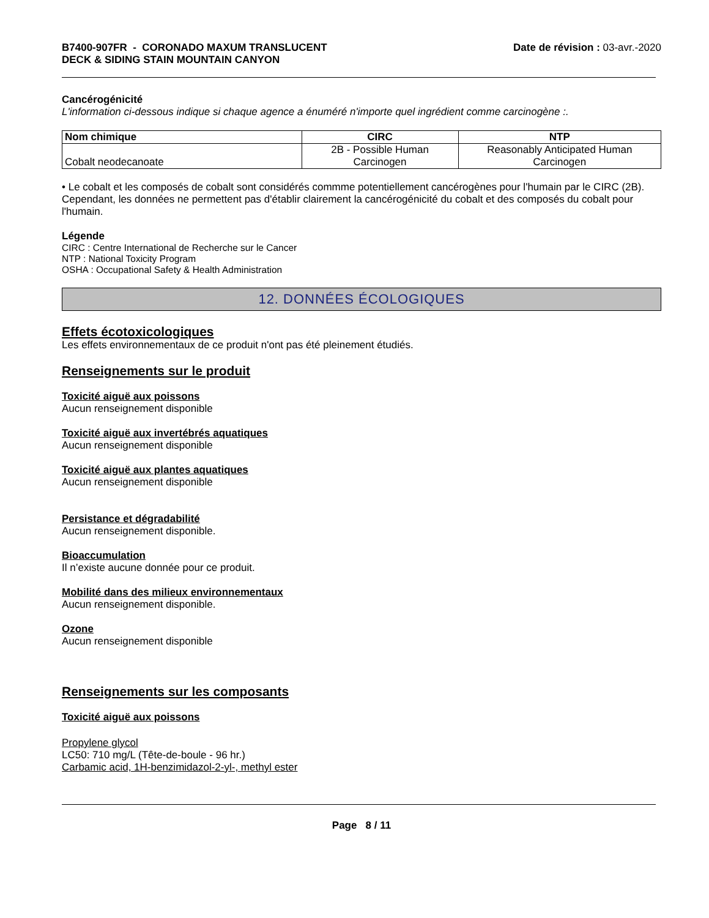B7400-907FR - CORONADO MAXUM TRANSLUCENT
DECK & SIDING STAIN MOUNTAIN CANYON Date de révision : 03-avr.-2020
Cancérogénicité
L'information ci-dessous indique si chaque agence a énuméré n'importe quel ingrédient comme carcinogène :.
| Nom chimique | CIRC | NTP |
| --- | --- | --- |
| Cobalt neodecanoate | 2B - Possible Human Carcinogen | Reasonably Anticipated Human Carcinogen |
• Le cobalt et les composés de cobalt sont considérés commme potentiellement cancérogènes pour l'humain par le CIRC (2B). Cependant, les données ne permettent pas d'établir clairement la cancérogénicité du cobalt et des composés du cobalt pour l'humain.
Légende
CIRC : Centre International de Recherche sur le Cancer
NTP : National Toxicity Program
OSHA : Occupational Safety & Health Administration
12. DONNÉES ÉCOLOGIQUES
Effets écotoxicologiques
Les effets environnementaux de ce produit n'ont pas été pleinement étudiés.
Renseignements sur le produit
Toxicité aiguë aux poissons
Aucun renseignement disponible
Toxicité aiguë aux invertébrés aquatiques
Aucun renseignement disponible
Toxicité aiguë aux plantes aquatiques
Aucun renseignement disponible
Persistance et dégradabilité
Aucun renseignement disponible.
Bioaccumulation
Il n’existe aucune donnée pour ce produit.
Mobilité dans des milieux environnementaux
Aucun renseignement disponible.
Ozone
Aucun renseignement disponible
Renseignements sur les composants
Toxicité aiguë aux poissons
Propylene glycol
LC50: 710 mg/L (Tête-de-boule - 96 hr.)
Carbamic acid, 1H-benzimidazol-2-yl-, methyl ester
Page 8 / 11